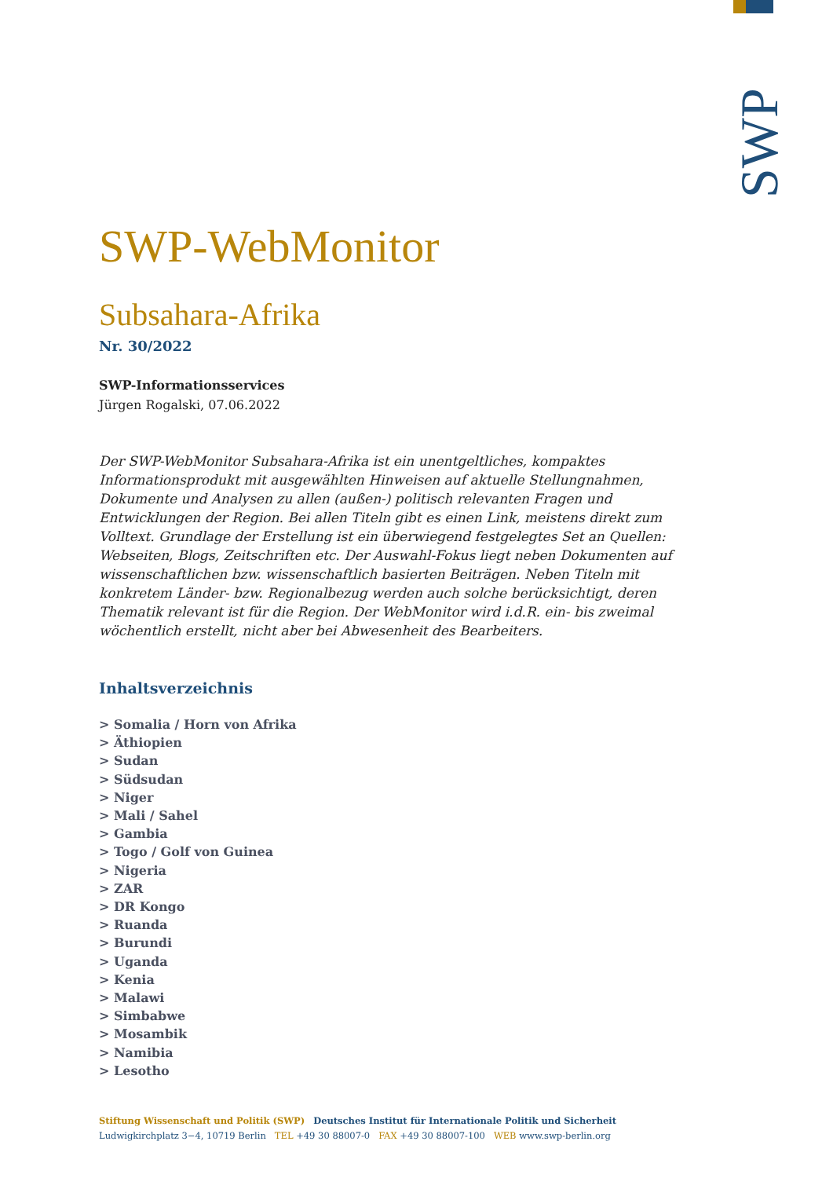SWP
SWP-WebMonitor
Subsahara-Afrika
Nr. 30/2022
SWP-Informationsservices
Jürgen Rogalski, 07.06.2022
Der SWP-WebMonitor Subsahara-Afrika ist ein unentgeltliches, kompaktes Informationsprodukt mit ausgewählten Hinweisen auf aktuelle Stellungnahmen, Dokumente und Analysen zu allen (außen-) politisch relevanten Fragen und Entwicklungen der Region. Bei allen Titeln gibt es einen Link, meistens direkt zum Volltext. Grundlage der Erstellung ist ein überwiegend festgelegtes Set an Quellen: Webseiten, Blogs, Zeitschriften etc. Der Auswahl-Fokus liegt neben Dokumenten auf wissenschaftlichen bzw. wissenschaftlich basierten Beiträgen. Neben Titeln mit konkretem Länder- bzw. Regionalbezug werden auch solche berücksichtigt, deren Thematik relevant ist für die Region. Der WebMonitor wird i.d.R. ein- bis zweimal wöchentlich erstellt, nicht aber bei Abwesenheit des Bearbeiters.
Inhaltsverzeichnis
> Somalia / Horn von Afrika
> Äthiopien
> Sudan
> Südsudan
> Niger
> Mali / Sahel
> Gambia
> Togo / Golf von Guinea
> Nigeria
> ZAR
> DR Kongo
> Ruanda
> Burundi
> Uganda
> Kenia
> Malawi
> Simbabwe
> Mosambik
> Namibia
> Lesotho
Stiftung Wissenschaft und Politik (SWP) Deutsches Institut für Internationale Politik und Sicherheit
Ludwigkirchplatz 3−4, 10719 Berlin TEL +49 30 88007-0 FAX +49 30 88007-100 WEB www.swp-berlin.org